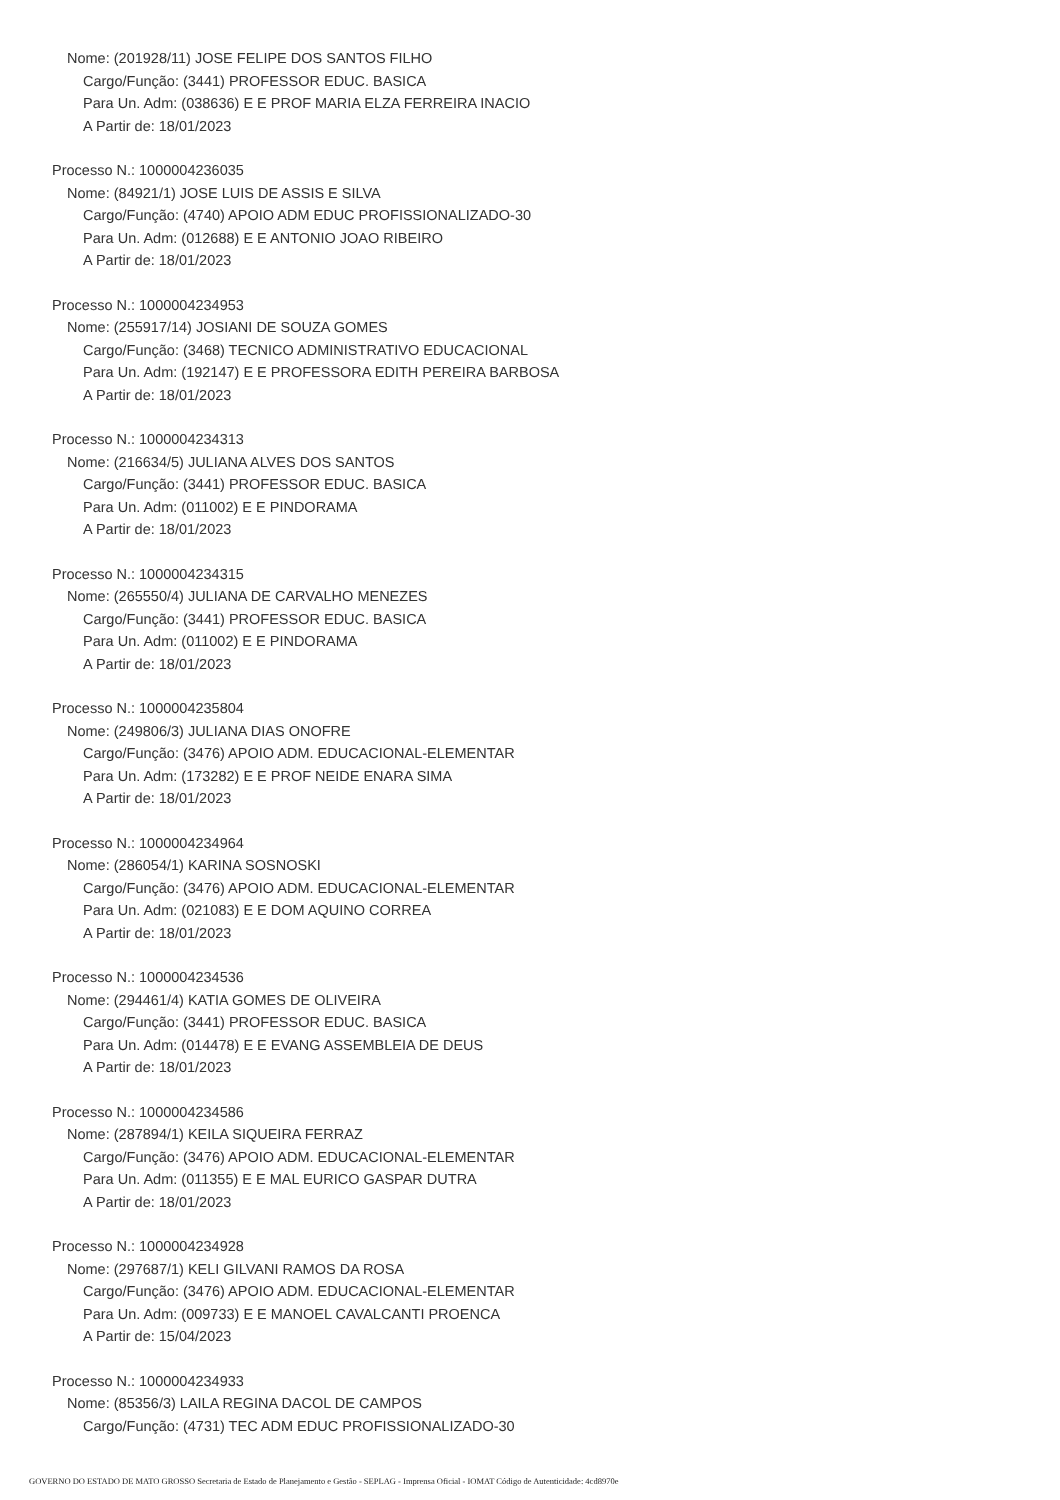Nome: (201928/11) JOSE FELIPE DOS SANTOS FILHO
Cargo/Função: (3441) PROFESSOR EDUC. BASICA
Para Un. Adm: (038636) E E PROF MARIA ELZA FERREIRA INACIO
A Partir de: 18/01/2023
Processo N.: 1000004236035
Nome: (84921/1) JOSE LUIS DE ASSIS E SILVA
Cargo/Função: (4740) APOIO ADM EDUC PROFISSIONALIZADO-30
Para Un. Adm: (012688) E E ANTONIO JOAO RIBEIRO
A Partir de: 18/01/2023
Processo N.: 1000004234953
Nome: (255917/14) JOSIANI DE SOUZA GOMES
Cargo/Função: (3468) TECNICO ADMINISTRATIVO EDUCACIONAL
Para Un. Adm: (192147) E E PROFESSORA EDITH PEREIRA BARBOSA
A Partir de: 18/01/2023
Processo N.: 1000004234313
Nome: (216634/5) JULIANA ALVES DOS SANTOS
Cargo/Função: (3441) PROFESSOR EDUC. BASICA
Para Un. Adm: (011002) E E PINDORAMA
A Partir de: 18/01/2023
Processo N.: 1000004234315
Nome: (265550/4) JULIANA DE CARVALHO MENEZES
Cargo/Função: (3441) PROFESSOR EDUC. BASICA
Para Un. Adm: (011002) E E PINDORAMA
A Partir de: 18/01/2023
Processo N.: 1000004235804
Nome: (249806/3) JULIANA DIAS ONOFRE
Cargo/Função: (3476) APOIO ADM. EDUCACIONAL-ELEMENTAR
Para Un. Adm: (173282) E E PROF NEIDE ENARA SIMA
A Partir de: 18/01/2023
Processo N.: 1000004234964
Nome: (286054/1) KARINA SOSNOSKI
Cargo/Função: (3476) APOIO ADM. EDUCACIONAL-ELEMENTAR
Para Un. Adm: (021083) E E DOM AQUINO CORREA
A Partir de: 18/01/2023
Processo N.: 1000004234536
Nome: (294461/4) KATIA GOMES DE OLIVEIRA
Cargo/Função: (3441) PROFESSOR EDUC. BASICA
Para Un. Adm: (014478) E E EVANG ASSEMBLEIA DE DEUS
A Partir de: 18/01/2023
Processo N.: 1000004234586
Nome: (287894/1) KEILA SIQUEIRA FERRAZ
Cargo/Função: (3476) APOIO ADM. EDUCACIONAL-ELEMENTAR
Para Un. Adm: (011355) E E MAL EURICO GASPAR DUTRA
A Partir de: 18/01/2023
Processo N.: 1000004234928
Nome: (297687/1) KELI GILVANI RAMOS DA ROSA
Cargo/Função: (3476) APOIO ADM. EDUCACIONAL-ELEMENTAR
Para Un. Adm: (009733) E E MANOEL CAVALCANTI PROENCA
A Partir de: 15/04/2023
Processo N.: 1000004234933
Nome: (85356/3) LAILA REGINA DACOL DE CAMPOS
Cargo/Função: (4731) TEC ADM EDUC PROFISSIONALIZADO-30
GOVERNO DO ESTADO DE MATO GROSSO Secretaria de Estado de Planejamento e Gestão - SEPLAG - Imprensa Oficial - IOMAT Código de Autenticidade: 4cd8970e